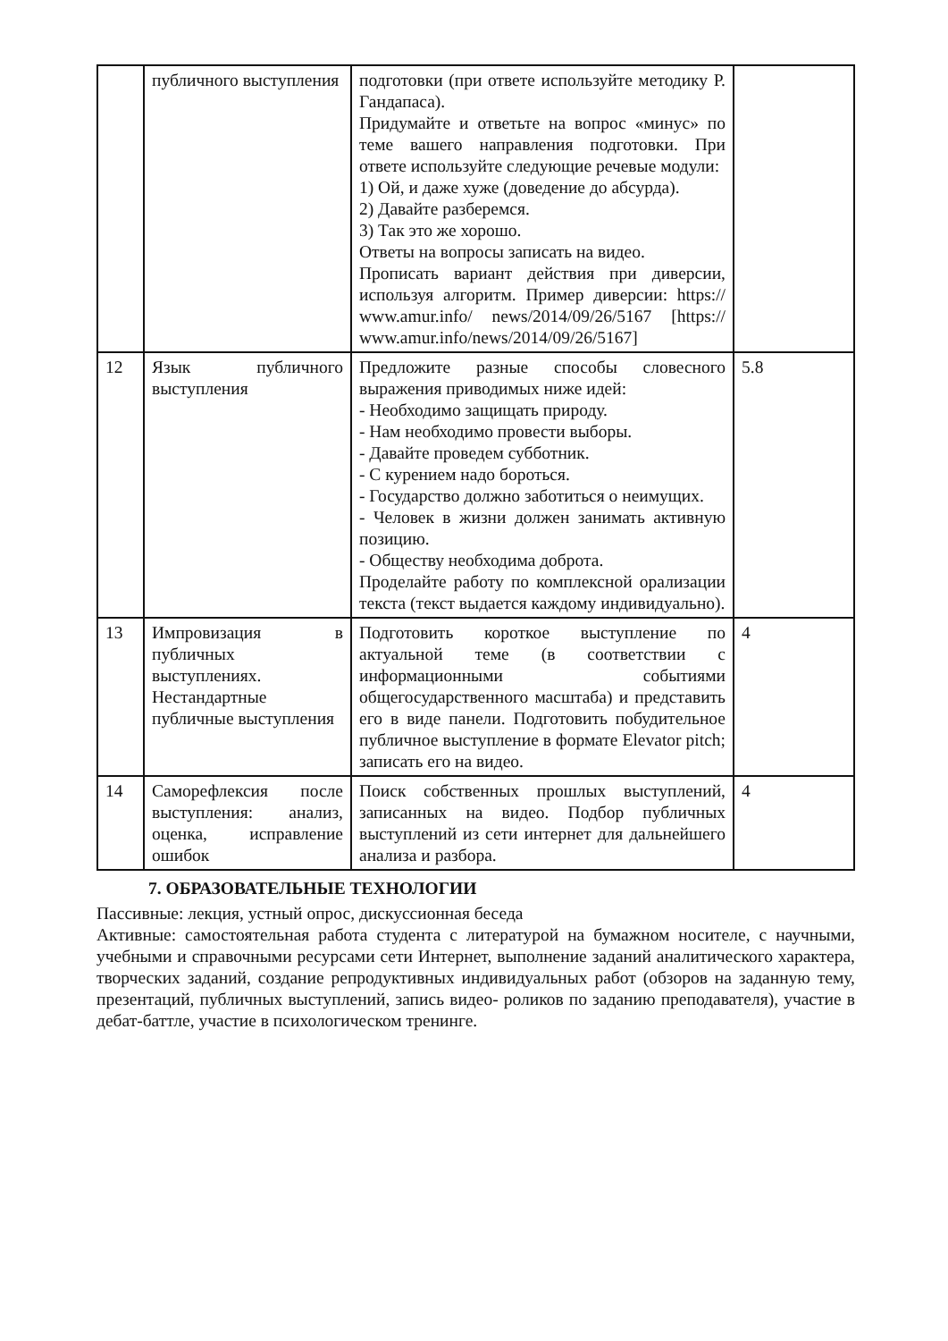| | публичного выступления | подготовки (при ответе используйте методику Р. Гандапаса). Придумайте и ответьте на вопрос «минус» по теме вашего направления подготовки. При ответе используйте следующие речевые модули: 1) Ой, и даже хуже (доведение до абсурда). 2) Давайте разберемся. 3) Так это же хорошо. Ответы на вопросы записать на видео. Прописать вариант действия при диверсии, используя алгоритм. Пример диверсии: https:// www.amur.info/ news/2014/09/26/5167 [https:// www.amur.info/news/2014/09/26/5167] | |
| 12 | Язык публичного выступления | Предложите разные способы словесного выражения приводимых ниже идей: - Необходимо защищать природу. - Нам необходимо провести выборы. - Давайте проведем субботник. - С курением надо бороться. - Государство должно заботиться о неимущих. - Человек в жизни должен занимать активную позицию. - Обществу необходима доброта. Проделайте работу по комплексной орализации текста (текст выдается каждому индивидуально). | 5.8 |
| 13 | Импровизация в публичных выступлениях. Нестандартные публичные выступления | Подготовить короткое выступление по актуальной теме (в соответствии с информационными событиями общегосударственного масштаба) и представить его в виде панели. Подготовить побудительное публичное выступление в формате Elevator pitch; записать его на видео. | 4 |
| 14 | Саморефлексия после выступления: анализ, оценка, исправление ошибок | Поиск собственных прошлых выступлений, записанных на видео. Подбор публичных выступлений из сети интернет для дальнейшего анализа и разбора. | 4 |
7. ОБРАЗОВАТЕЛЬНЫЕ ТЕХНОЛОГИИ
Пассивные: лекция, устный опрос, дискуссионная беседа
Активные: самостоятельная работа студента с литературой на бумажном носителе, с научными, учебными и справочными ресурсами сети Интернет, выполнение заданий аналитического характера, творческих заданий, создание репродуктивных индивидуальных работ (обзоров на заданную тему, презентаций, публичных выступлений, запись видео- роликов по заданию преподавателя), участие в дебат-баттле, участие в психологическом тренинге.